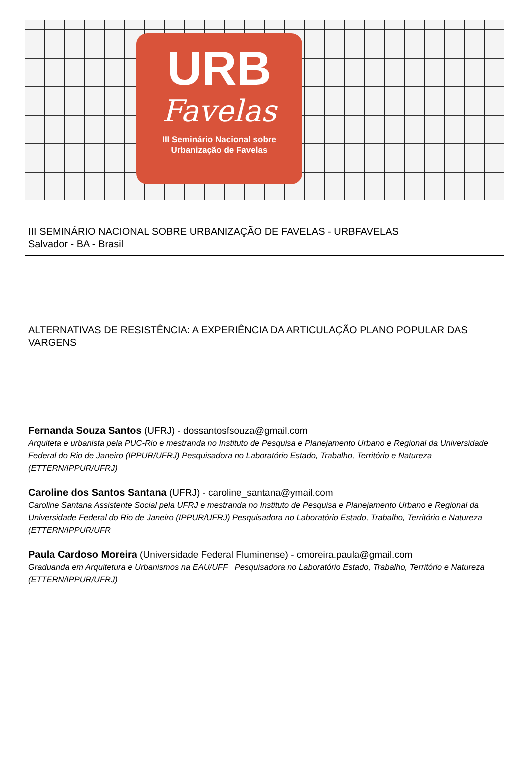URB
Favelas
III Seminário Nacional sobre
Urbanização de Favelas
III SEMINÁRIO NACIONAL SOBRE URBANIZAÇÃO DE FAVELAS - URBFAVELAS
Salvador - BA - Brasil
ALTERNATIVAS DE RESISTÊNCIA: A EXPERIÊNCIA DA ARTICULAÇÃO PLANO POPULAR DAS VARGENS
Fernanda Souza Santos (UFRJ) - dossantosfsouza@gmail.com
Arquiteta e urbanista pela PUC-Rio e mestranda no Instituto de Pesquisa e Planejamento Urbano e Regional da Universidade Federal do Rio de Janeiro (IPPUR/UFRJ) Pesquisadora no Laboratório Estado, Trabalho, Território e Natureza (ETTERN/IPPUR/UFRJ)
Caroline dos Santos Santana (UFRJ) - caroline_santana@ymail.com
Caroline Santana Assistente Social pela UFRJ e mestranda no Instituto de Pesquisa e Planejamento Urbano e Regional da Universidade Federal do Rio de Janeiro (IPPUR/UFRJ) Pesquisadora no Laboratório Estado, Trabalho, Território e Natureza (ETTERN/IPPUR/UFR
Paula Cardoso Moreira (Universidade Federal Fluminense) - cmoreira.paula@gmail.com
Graduanda em Arquitetura e Urbanismos na EAU/UFF Pesquisadora no Laboratório Estado, Trabalho, Território e Natureza (ETTERN/IPPUR/UFRJ)